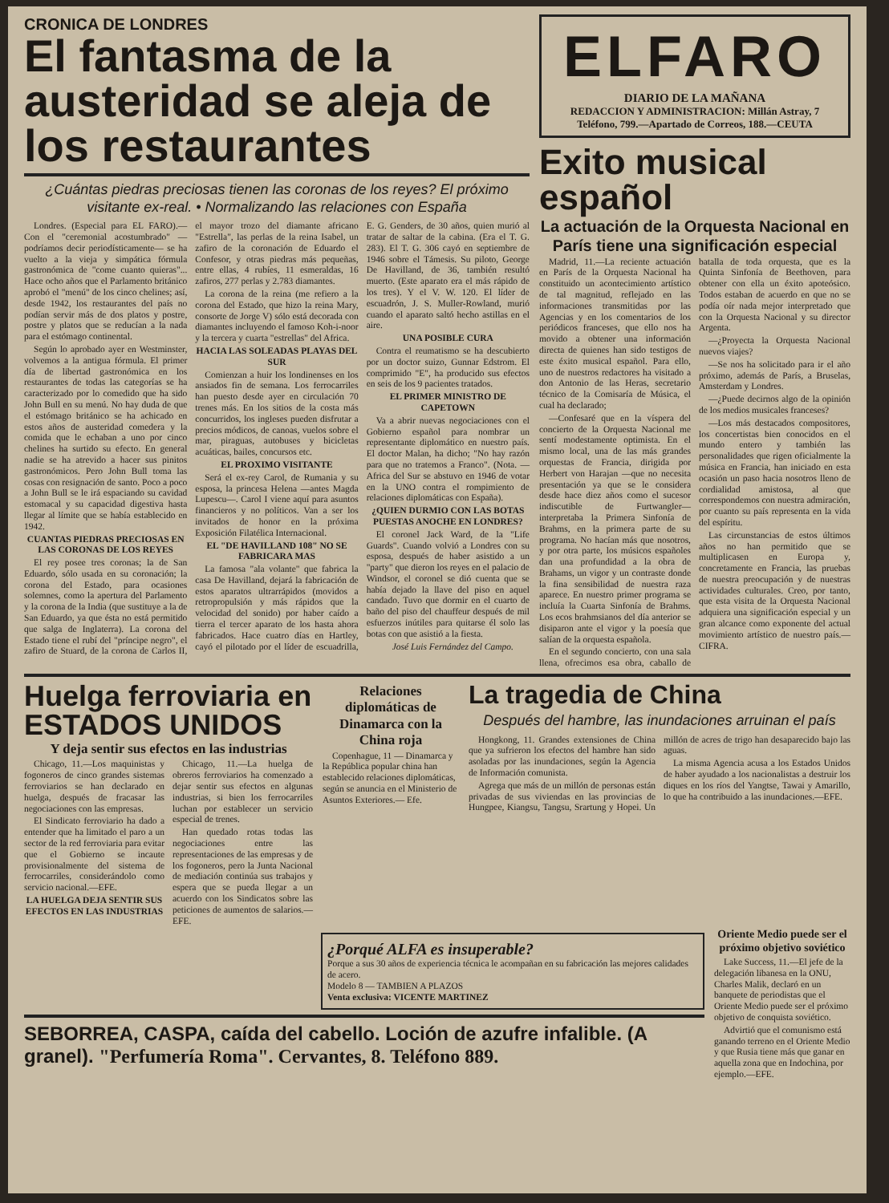CRONICA DE LONDRES
El fantasma de la austeridad se aleja de los restaurantes
¿Cuántas piedras preciosas tienen las coronas de los reyes? El próximo visitante ex-real. • Normalizando las relaciones con España
Londres. (Especial para EL FARO).—Con el "ceremonial acostumbrado" —podríamos decir periodísticamente— se ha vuelto a la vieja y simpática fórmula gastronómica de "come cuanto quieras"... Hace ocho años que el Parlamento británico aprobó el "menú" de los cinco chelines; así, desde 1942, los restaurantes del país no podían servir más de dos platos y postre, postre y platos que se reducían a la nada para el estómago continental.
Según lo aprobado ayer en Westminster, volvemos a la antigua fórmula. El primer día de libertad gastronómica en los restaurantes de todas las categorías se ha caracterizado por lo comedido que ha sido John Bull en su menú. No hay duda de que el estómago británico se ha achicado en estos años de austeridad comedera y la comida que le echaban a uno por cinco chelines ha surtido su efecto. En general nadie se ha atrevido a hacer sus pinitos gastronómicos. Pero John Bull toma las cosas con resignación de santo. Poco a poco a John Bull se le irá espaciando su cavidad estomacal y su capacidad digestiva hasta llegar al límite que se había establecido en 1942.
CUANTAS PIEDRAS PRECIOSAS EN LAS CORONAS DE LOS REYES
El rey posee tres coronas; la de San Eduardo, sólo usada en su coronación; la corona del Estado, para ocasiones solemnes, como la apertura del Parlamento y la corona de la India (que sustituye a la de San Eduardo, ya que ésta no está permitido que salga de Inglaterra). La corona del Estado tiene el rubí del "príncipe negro", el zafiro de Stuard, de la corona de Carlos II, el mayor trozo del diamante africano "Estrella", las perlas de la reina Isabel, un zafiro de la coronación de Eduardo el Confesor, y otras piedras más pequeñas, entre ellas, 4 rubíes, 11 esmeraldas, 16 zafiros, 277 perlas y 2.783 diamantes.
La corona de la reina (me refiero a la corona del Estado, que hizo la reina Mary, consorte de Jorge V) sólo está decorada con diamantes incluyendo el famoso Koh-i-noor y la tercera y cuarta "estrellas" del Africa.
HACIA LAS SOLEADAS PLAYAS DEL SUR
Comienzan a huir los londinenses en los ansiados fin de semana. Los ferrocarriles han puesto desde ayer en circulación 70 trenes más. En los sitios de la costa más concurridos, los ingleses pueden disfrutar a precios módicos, de canoas, vuelos sobre el mar, piraguas, autobuses y bicicletas acuáticas, bailes, concursos etc.
EL PROXIMO VISITANTE
Será el ex-rey Carol, de Rumania y su esposa, la princesa Helena —antes Magda Lupescu—. Carol I viene aquí para asuntos financieros y no políticos. Van a ser los invitados de honor en la próxima Exposición Filatélica Internacional.
EL "DE HAVILLAND 108" NO SE FABRICARA MAS
La famosa "ala volante" que fabrica la casa De Havilland, dejará la fabricación de estos aparatos ultrarrápidos (movidos a retropropulsión y más rápidos que la velocidad del sonido) por haber caído a tierra el tercer aparato de los hasta ahora fabricados. Hace cuatro días en Hartley, cayó el pilotado por el líder de escuadrilla, E. G. Genders, de 30 años, quien murió al tratar de saltar de la cabina. (Era el T. G. 283). El T. G. 306 cayó en septiembre de 1946 sobre el Támesis. Su piloto, George De Havilland, de 36, también resultó muerto. (Este aparato era el más rápido de los tres). Y el V. W. 120. El líder de escuadrón, J. S. Muller-Rowland, murió cuando el aparato saltó hecho astillas en el aire.
UNA POSIBLE CURA
Contra el reumatismo se ha descubierto por un doctor suizo, Gunnar Edstrom. El comprimido "E", ha producido sus efectos en seis de los 9 pacientes tratados.
EL PRIMER MINISTRO DE CAPETOWN
Va a abrir nuevas negociaciones con el Gobierno español para nombrar un representante diplomático en nuestro país. El doctor Malan, ha dicho; "No hay razón para que no tratemos a Franco". (Nota. — Africa del Sur se abstuvo en 1946 de votar en la UNO contra el rompimiento de relaciones diplomáticas con España).
¿QUIEN DURMIO CON LAS BOTAS PUESTAS ANOCHE EN LONDRES?
El coronel Jack Ward, de la "Life Guards". Cuando volvió a Londres con su esposa, después de haber asistido a un "party" que dieron los reyes en el palacio de Windsor, el coronel se dió cuenta que se había dejado la llave del piso en aquel candado. Tuvo que dormir en el cuarto de baño del piso del chauffeur después de mil esfuerzos inútiles para quitarse él solo las botas con que asistió a la fiesta.
José Luis Fernández del Campo.
ELFARO
DIARIO DE LA MAÑANA
REDACCION Y ADMINISTRACION: Millán Astray, 7
Teléfono, 799.—Apartado de Correos, 188.—CEUTA
Exito musical español
La actuación de la Orquesta Nacional en París tiene una significación especial
Madrid, 11.—La reciente actuación en París de la Orquesta Nacional ha constituido un acontecimiento artístico de tal magnitud, reflejado en las informaciones transmitidas por las Agencias y en los comentarios de los periódicos franceses, que ello nos ha movido a obtener una información directa de quienes han sido testigos de este éxito musical español. Para ello, uno de nuestros redactores ha visitado a don Antonio de las Heras, secretario técnico de la Comisaría de Música, el cual ha declarado;
—Confesaré que en la víspera del concierto de la Orquesta Nacional me sentí modestamente optimista. En el mismo local, una de las más grandes orquestas de Francia, dirigida por Herbert von Harajan —que no necesita presentación ya que se le considera desde hace diez años como el sucesor indiscutible de Furtwangler— interpretaba la Primera Sinfonía de Brahms, en la primera parte de su programa. No hacían más que nosotros, y por otra parte, los músicos españoles dan una profundidad a la obra de Brahams, un vigor y un contraste donde la fina sensibilidad de nuestra raza aparece. En nuestro primer programa se incluía la Cuarta Sinfonía de Brahms. Los ecos brahmsianos del día anterior se disiparon ante el vigor y la poesía que salían de la orquesta española.
En el segundo concierto, con una sala llena, ofrecimos esa obra, caballo de batalla de toda orquesta, que es la Quinta Sinfonía de Beethoven, para obtener con ella un éxito apoteósico. Todos estaban de acuerdo en que no se podía oír nada mejor interpretado que con la Orquesta Nacional y su director Argenta.
—¿Proyecta la Orquesta Nacional nuevos viajes?
—Se nos ha solicitado para ir el año próximo, además de París, a Bruselas, Amsterdam y Londres.
—¿Puede decirnos algo de la opinión de los medios musicales franceses?
—Los más destacados compositores, los concertistas bien conocidos en el mundo entero y también las personalidades que rigen oficialmente la música en Francia, han iniciado en esta ocasión un paso hacia nosotros lleno de cordialidad amistosa, al que correspondemos con nuestra admiración, por cuanto su país representa en la vida del espíritu.
Las circunstancias de estos últimos años no han permitido que se multiplicasen en Europa y, concretamente en Francia, las pruebas de nuestra preocupación y de nuestras actividades culturales. Creo, por tanto, que esta visita de la Orquesta Nacional adquiera una significación especial y un gran alcance como exponente del actual movimiento artístico de nuestro país.—CIFRA.
Huelga ferroviaria en ESTADOS UNIDOS
Y deja sentir sus efectos en las industrias
Chicago, 11.—Los maquinistas y fogoneros de cinco grandes sistemas ferroviarios se han declarado en huelga, después de fracasar las negociaciones con las empresas.
El Sindicato ferroviario ha dado a entender que ha limitado el paro a un sector de la red ferroviaria para evitar que el Gobierno se incaute provisionalmente del sistema de ferrocarriles, considerándolo como servicio nacional.—EFE.
LA HUELGA DEJA SENTIR SUS EFECTOS EN LAS INDUSTRIAS
Chicago, 11.—La huelga de obreros ferroviarios ha comenzado a dejar sentir sus efectos en algunas industrias, si bien los ferrocarriles luchan por establecer un servicio especial de trenes.
Han quedado rotas todas las negociaciones entre las representaciones de las empresas y de los fogoneros, pero la Junta Nacional de mediación continúa sus trabajos y espera que se pueda llegar a un acuerdo con los Sindicatos sobre las peticiones de aumentos de salarios.—EFE.
Relaciones diplomáticas de Dinamarca con la China roja
Copenhague, 11 — Dinamarca y la República popular china han establecido relaciones diplomáticas, según se anuncia en el Ministerio de Asuntos Exteriores.— Efe.
La tragedia de China
Después del hambre, las inundaciones arruinan el país
Hongkong, 11. Grandes extensiones de China que ya sufrieron los efectos del hambre han sido asoladas por las inundaciones, según la Agencia de Información comunista.
Agrega que más de un millón de personas están privadas de sus viviendas en las provincias de Hungpee, Kiangsu, Tangsu, Srartung y Hopei. Un millón de acres de trigo han desaparecido bajo las aguas.
La misma Agencia acusa a los Estados Unidos de haber ayudado a los nacionalistas a destruir los diques en los ríos del Yangtse, Tawai y Amarillo, lo que ha contribuido a las inundaciones.—EFE.
¿Porqué ALFA es insuperable?
Porque a sus 30 años de experiencia técnica le acompañan en su fabricación las mejores calidades de acero.
Modelo 8 — TAMBIEN A PLAZOS
Venta exclusiva: VICENTE MARTINEZ
SEBORREA, CASPA, caída del cabello. Loción de azufre infalible. (A granel). "Perfumería Roma". Cervantes, 8. Teléfono 889.
Oriente Medio puede ser el próximo objetivo soviético
Lake Success, 11.—El jefe de la delegación libanesa en la ONU, Charles Malik, declaró en un banquete de periodistas que el Oriente Medio puede ser el próximo objetivo de conquista soviético.
Advirtió que el comunismo está ganando terreno en el Oriente Medio y que Rusia tiene más que ganar en aquella zona que en Indochina, por ejemplo.—EFE.